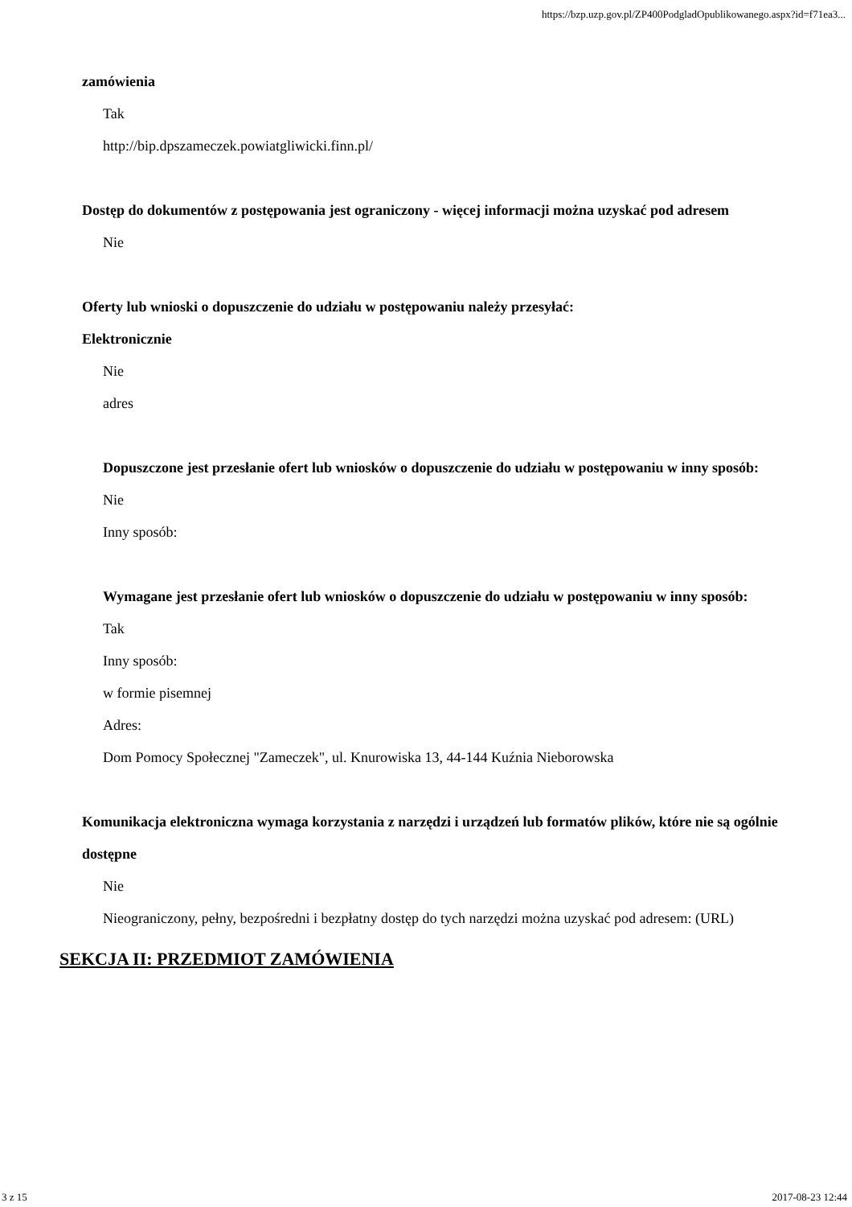https://bzp.uzp.gov.pl/ZP400PodgladOpublikowanego.aspx?id=f71ea3...
zamówienia
Tak
http://bip.dpszameczek.powiatgliwicki.finn.pl/
Dostęp do dokumentów z postępowania jest ograniczony - więcej informacji można uzyskać pod adresem
Nie
Oferty lub wnioski o dopuszczenie do udziału w postępowaniu należy przesyłać:
Elektronicznie
Nie
adres
Dopuszczone jest przesłanie ofert lub wniosków o dopuszczenie do udziału w postępowaniu w inny sposób:
Nie
Inny sposób:
Wymagane jest przesłanie ofert lub wniosków o dopuszczenie do udziału w postępowaniu w inny sposób:
Tak
Inny sposób:
w formie pisemnej
Adres:
Dom Pomocy Społecznej "Zameczek", ul. Knurowiska 13, 44-144 Kuźnia Nieborowska
Komunikacja elektroniczna wymaga korzystania z narzędzi i urządzeń lub formatów plików, które nie są ogólnie dostępne
Nie
Nieograniczony, pełny, bezpośredni i bezpłatny dostęp do tych narzędzi można uzyskać pod adresem: (URL)
SEKCJA II: PRZEDMIOT ZAMÓWIENIA
3 z 15 2017-08-23 12:44